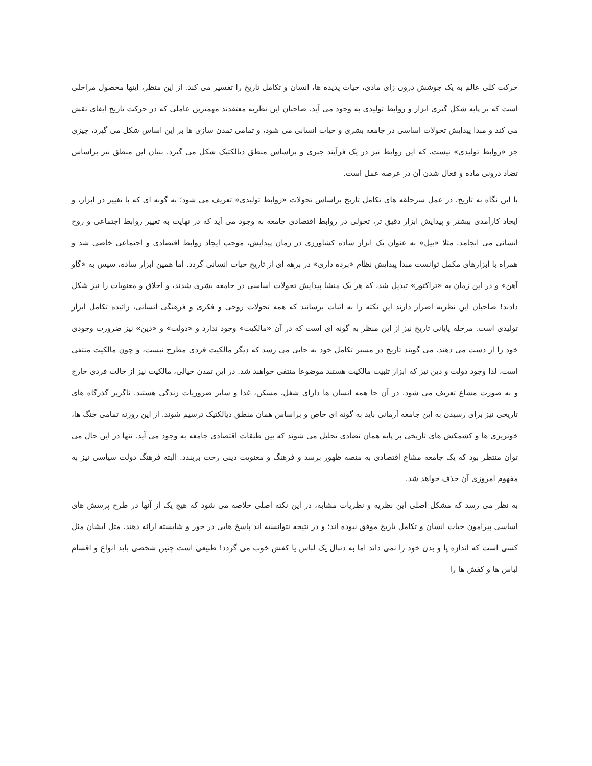حرکت کلی عالم به یک جوشش درون زای مادی، حیات پدیده ها، انسان و تکامل تاریخ را تفسیر می کند. از این منظر، اینها محصول مراحلی است که بر پایه شکل گیری ابزار و روابط تولیدی به وجود می آید. صاحبان این نظریه معتقدند مهمترین عاملی که در حرکت تاریخ ایفای نقش می کند و مبدا پیدایش تحولات اساسی در جامعه بشری و حیات انسانی می شود، و تمامی تمدن سازی ها بر این اساس شکل می گیرد، چیزی جز «روابط تولیدی» نیست، که این روابط نیز در یک فرآیند جبری و براساس منطق دیالکتیک شکل می گیرد. بنیان این منطق نیز براساس تضاد درونی ماده و فعال شدن آن در عرصه عمل است.
با این نگاه به تاریخ، در عمل سرحلقه های تکامل تاریخ براساس تحولات «روابط تولیدی» تعریف می شود؛ به گونه ای که با تغییر در ابزار، و ایجاد کارآمدی بیشتر و پیدایش ابزار دقیق تر، تحولی در روابط اقتصادی جامعه به وجود می آید که در نهایت به تغییر روابط اجتماعی و روح انسانی می انجامد. مثلا «بیل» به عنوان یک ابزار ساده کشاورزی در زمان پیدایش، موجب ایجاد روابط اقتصادی و اجتماعی خاصی شد و همراه با ابزارهای مکمل توانست مبدا پیدایش نظام «برده داری» در برهه ای از تاریخ حیات انسانی گردد. اما همین ابزار ساده، سپس به «گاو آهن» و در این زمان به «تراکتور» تبدیل شد، که هر یک منشا پیدایش تحولات اساسی در جامعه بشری شدند، و اخلاق و معنویات را نیز شکل دادند! صاحبان این نظریه اصرار دارند این نکته را به اثبات برسانند که همه تحولات روحی و فکری و فرهنگی انسانی، زائیده تکامل ابزار تولیدی است. مرحله پایانی تاریخ نیز از این منظر به گونه ای است که در آن «مالکیت» وجود ندارد و «دولت» و «دین» نیز ضرورت وجودی خود را از دست می دهند. می گویند تاریخ در مسیر تکامل خود به جایی می رسد که دیگر مالکیت فردی مطرح نیست، و چون مالکیت منتفی است، لذا وجود دولت و دین نیز که ابزار تثبیت مالکیت هستند موضوعا منتفی خواهند شد. در این تمدن خیالی، مالکیت نیز از حالت فردی خارج و به صورت مشاع تعریف می شود. در آن جا همه انسان ها دارای شغل، مسکن، غذا و سایر ضروریات زندگی هستند. ناگزیر گذرگاه های تاریخی نیز برای رسیدن به این جامعه آرمانی باید به گونه ای خاص و براساس همان منطق دیالکتیک ترسیم شوند. از این روزنه تمامی جنگ ها، خونریزی ها و کشمکش های تاریخی بر پایه همان تضادی تحلیل می شوند که بین طبقات اقتصادی جامعه به وجود می آید. تنها در این حال می توان منتظر بود که یک جامعه مشاع اقتصادی به منصه ظهور برسد و فرهنگ و معنویت دینی رخت بربندد. البته فرهنگ دولت سیاسی نیز به مفهوم امروزی آن حذف خواهد شد.
به نظر می رسد که مشکل اصلی این نظریه و نظریات مشابه، در این نکته اصلی خلاصه می شود که هیچ یک از آنها در طرح پرسش های اساسی پیرامون حیات انسان و تکامل تاریخ موفق نبوده اند؛ و در نتیجه نتوانسته اند پاسخ هایی در خور و شایسته ارائه دهند. مثل ایشان مثل کسی است که اندازه پا و بدن خود را نمی داند اما به دنبال یک لباس یا کفش خوب می گردد! طبیعی است چنین شخصی باید انواع و اقسام لباس ها و کفش ها را